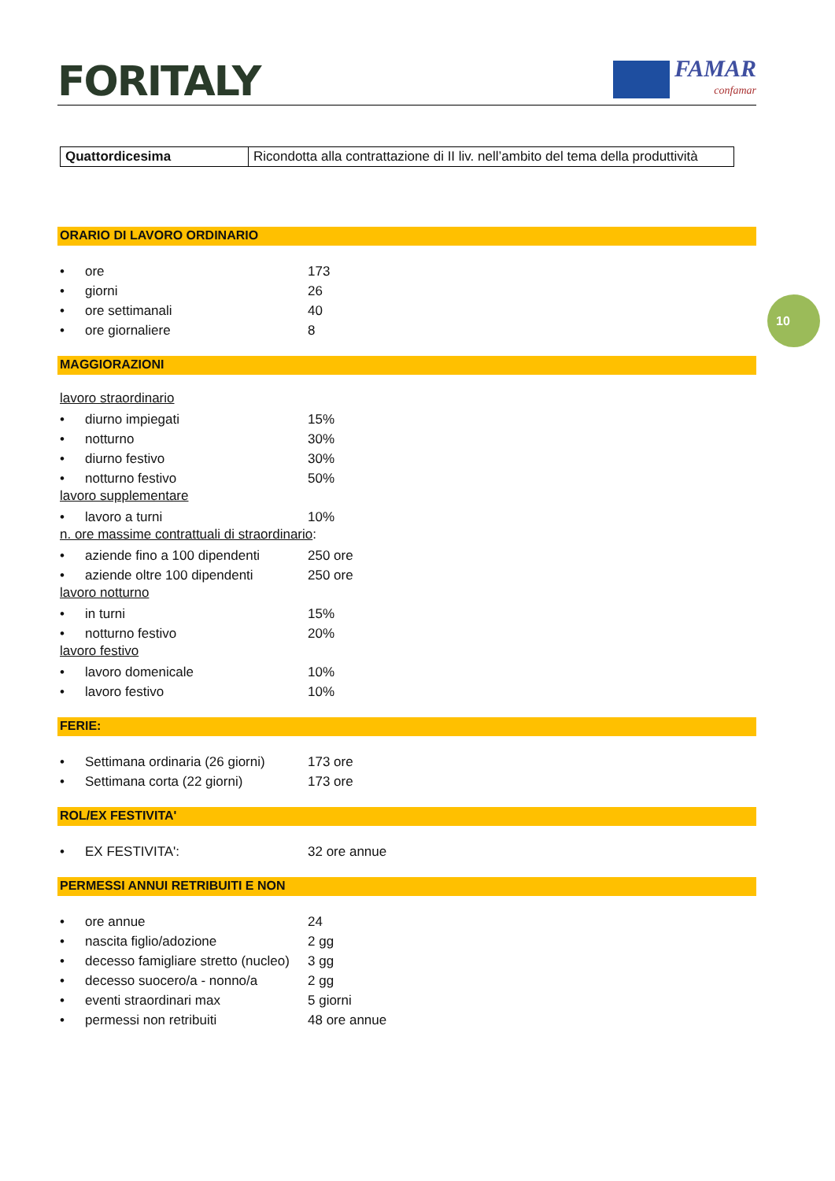FORITALY
FAMAR
confamar
| Quattordicesima | Ricondotta alla contrattazione di II liv. nell’ambito del tema della produttività |
ORARIO DI LAVORO ORDINARIO
• ore 173
• giorni 26
• ore settimanali 40
• ore giornaliere 8
MAGGIORAZIONI
lavoro straordinario
• diurno impiegati 15%
• notturno 30%
• diurno festivo 30%
• notturno festivo 50%
lavoro supplementare
• lavoro a turni 10%
n. ore massime contrattuali di straordinario:
• aziende fino a 100 dipendenti 250 ore
• aziende oltre 100 dipendenti 250 ore
lavoro notturno
• in turni 15%
• notturno festivo 20%
lavoro festivo
• lavoro domenicale 10%
• lavoro festivo 10%
FERIE:
• Settimana ordinaria (26 giorni) 173 ore
• Settimana corta (22 giorni) 173 ore
ROL/EX FESTIVITA'
• EX FESTIVITA': 32 ore annue
PERMESSI ANNUI RETRIBUITI E NON
• ore annue 24
• nascita figlio/adozione 2 gg
• decesso famigliare stretto (nucleo) 3 gg
• decesso suocero/a - nonno/a 2 gg
• eventi straordinari max 5 giorni
• permessi non retribuiti 48 ore annue
10